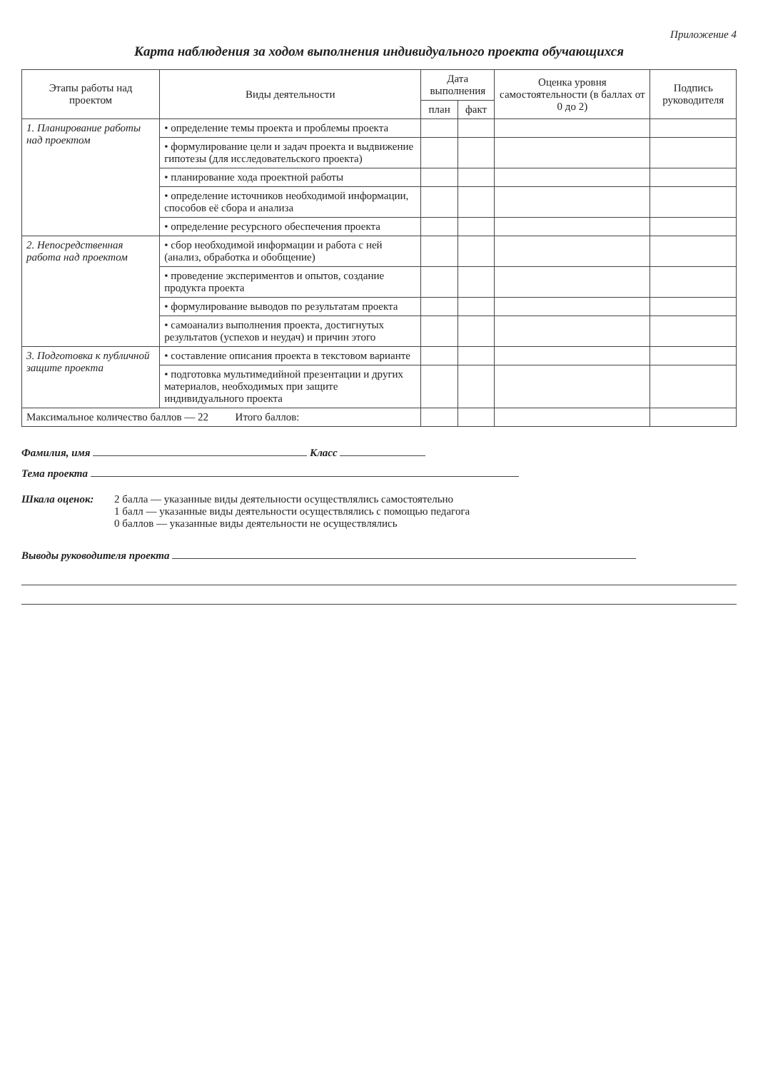Приложение 4
Карта наблюдения за ходом выполнения индивидуального проекта обучающихся
| Этапы работы над проектом | Виды деятельности | Дата выполнения | | Оценка уровня самостоятельности (в баллах от 0 до 2) | Подпись руководителя |
| --- | --- | --- | --- | --- | --- |
| | | план | факт | | |
| 1. Планирование работы над проектом | • определение темы проекта и проблемы проекта | | | | |
| | • формулирование цели и задач проекта и выдвижение гипотезы (для исследовательского проекта) | | | | |
| | • планирование хода проектной работы | | | | |
| | • определение источников необходимой информации, способов её сбора и анализа | | | | |
| | • определение ресурсного обеспечения проекта | | | | |
| 2. Непосредственная работа над проектом | • сбор необходимой информации и работа с ней (анализ, обработка и обобщение) | | | | |
| | • проведение экспериментов и опытов, создание продукта проекта | | | | |
| | • формулирование выводов по результатам проекта | | | | |
| | • самоанализ выполнения проекта, достигнутых результатов (успехов и неудач) и причин этого | | | | |
| 3. Подготовка к публичной защите проекта | • составление описания проекта в текстовом варианте | | | | |
| | • подготовка мультимедийной презентации и других материалов, необходимых при защите индивидуального проекта | | | | |
| Максимальное количество баллов — 22 Итого баллов: | | | | | |
Фамилия, имя Класс
Тема проекта
Шкала оценок: 2 балла — указанные виды деятельности осуществлялись самостоятельно
1 балл — указанные виды деятельности осуществлялись с помощью педагога
0 баллов — указанные виды деятельности не осуществлялись
Выводы руководителя проекта